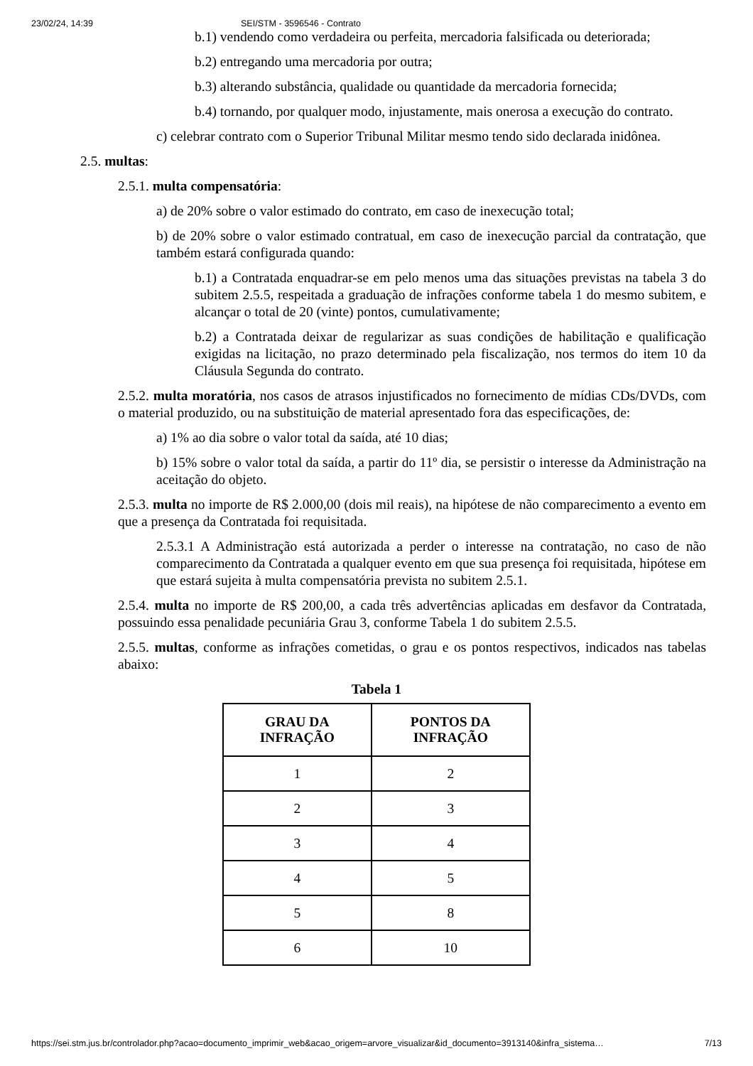23/02/24, 14:39 SEI/STM - 3596546 - Contrato
b.1) vendendo como verdadeira ou perfeita, mercadoria falsificada ou deteriorada;
b.2) entregando uma mercadoria por outra;
b.3) alterando substância, qualidade ou quantidade da mercadoria fornecida;
b.4) tornando, por qualquer modo, injustamente, mais onerosa a execução do contrato.
c) celebrar contrato com o Superior Tribunal Militar mesmo tendo sido declarada inidônea.
2.5. multas:
2.5.1. multa compensatória:
a) de 20% sobre o valor estimado do contrato, em caso de inexecução total;
b) de 20% sobre o valor estimado contratual, em caso de inexecução parcial da contratação, que também estará configurada quando:
b.1) a Contratada enquadrar-se em pelo menos uma das situações previstas na tabela 3 do subitem 2.5.5, respeitada a graduação de infrações conforme tabela 1 do mesmo subitem, e alcançar o total de 20 (vinte) pontos, cumulativamente;
b.2) a Contratada deixar de regularizar as suas condições de habilitação e qualificação exigidas na licitação, no prazo determinado pela fiscalização, nos termos do item 10 da Cláusula Segunda do contrato.
2.5.2. multa moratória, nos casos de atrasos injustificados no fornecimento de mídias CDs/DVDs, com o material produzido, ou na substituição de material apresentado fora das especificações, de:
a) 1% ao dia sobre o valor total da saída, até 10 dias;
b) 15% sobre o valor total da saída, a partir do 11º dia, se persistir o interesse da Administração na aceitação do objeto.
2.5.3. multa no importe de R$ 2.000,00 (dois mil reais), na hipótese de não comparecimento a evento em que a presença da Contratada foi requisitada.
2.5.3.1 A Administração está autorizada a perder o interesse na contratação, no caso de não comparecimento da Contratada a qualquer evento em que sua presença foi requisitada, hipótese em que estará sujeita à multa compensatória prevista no subitem 2.5.1.
2.5.4. multa no importe de R$ 200,00, a cada três advertências aplicadas em desfavor da Contratada, possuindo essa penalidade pecuniária Grau 3, conforme Tabela 1 do subitem 2.5.5.
2.5.5. multas, conforme as infrações cometidas, o grau e os pontos respectivos, indicados nas tabelas abaixo:
Tabela 1
| GRAU DA INFRAÇÃO | PONTOS DA INFRAÇÃO |
| --- | --- |
| 1 | 2 |
| 2 | 3 |
| 3 | 4 |
| 4 | 5 |
| 5 | 8 |
| 6 | 10 |
https://sei.stm.jus.br/controlador.php?acao=documento_imprimir_web&acao_origem=arvore_visualizar&id_documento=3913140&infra_sistema… 7/13